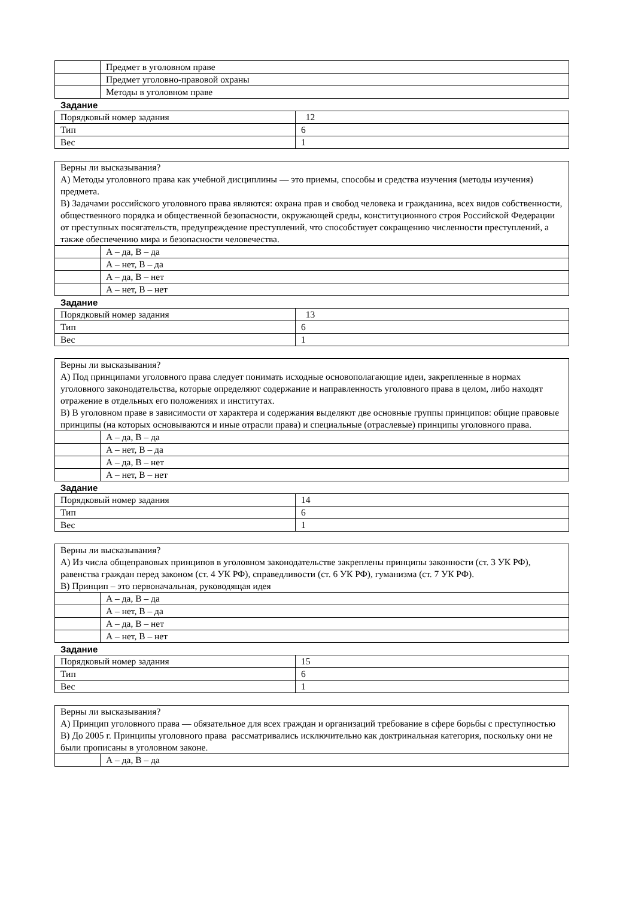| | Предмет в уголовном праве |
| | Предмет уголовно-правовой охраны |
| | Методы в уголовном праве |
Задание
| Порядковый номер задания | 12 |
| Тип | 6 |
| Вес | 1 |
| Верны ли высказывания? А) Методы уголовного права как учебной дисциплины — это приемы, способы и средства изучения (методы изучения) предмета. В) Задачами российского уголовного права являются: охрана прав и свобод человека и гражданина, всех видов собственности, общественного порядка и общественной безопасности, окружающей среды, конституционного строя Российской Федерации от преступных посягательств, предупреждение преступлений, что способствует сокращению численности преступлений, а также обеспечению мира и безопасности человечества. | |
| | А – да, В – да |
| | А – нет, В – да |
| | А – да, В – нет |
| | А – нет, В – нет |
Задание
| Порядковый номер задания | 13 |
| Тип | 6 |
| Вес | 1 |
| Верны ли высказывания? А) Под принципами уголовного права следует понимать исходные основополагающие идеи, закрепленные в нормах уголовного законодательства, которые определяют содержание и направленность уголовного права в целом, либо находят отражение в отдельных его положениях и институтах. В) В уголовном праве в зависимости от характера и содержания выделяют две основные группы принципов: общие правовые принципы (на которых основываются и иные отрасли права) и специальные (отраслевые) принципы уголовного права. | |
| | А – да, В – да |
| | А – нет, В – да |
| | А – да, В – нет |
| | А – нет, В – нет |
Задание
| Порядковый номер задания | 14 |
| Тип | 6 |
| Вес | 1 |
| Верны ли высказывания? А) Из числа общеправовых принципов в уголовном законодательстве закреплены принципы законности (ст. 3 УК РФ), равенства граждан перед законом (ст. 4 УК РФ), справедливости (ст. 6 УК РФ), гуманизма (ст. 7 УК РФ). В) Принцип – это первоначальная, руководящая идея | |
| | А – да, В – да |
| | А – нет, В – да |
| | А – да, В – нет |
| | А – нет, В – нет |
Задание
| Порядковый номер задания | 15 |
| Тип | 6 |
| Вес | 1 |
| Верны ли высказывания? А) Принцип уголовного права — обязательное для всех граждан и организаций требование в сфере борьбы с преступностью В) До 2005 г. Принципы уголовного права рассматривались исключительно как доктринальная категория, поскольку они не были прописаны в уголовном законе. | |
| | А – да, В – да |